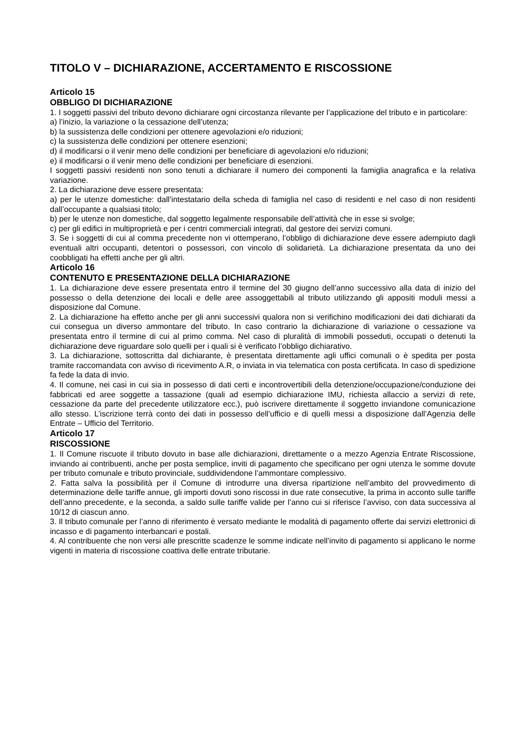TITOLO V – DICHIARAZIONE, ACCERTAMENTO E RISCOSSIONE
Articolo 15
OBBLIGO DI DICHIARAZIONE
1. I soggetti passivi del tributo devono dichiarare ogni circostanza rilevante per l’applicazione del tributo e in particolare:
a) l’inizio, la variazione o la cessazione dell’utenza;
b) la sussistenza delle condizioni per ottenere agevolazioni e/o riduzioni;
c) la sussistenza delle condizioni per ottenere esenzioni;
d) il modificarsi o il venir meno delle condizioni per beneficiare di agevolazioni e/o riduzioni;
e) il modificarsi o il venir meno delle condizioni per beneficiare di esenzioni.
I soggetti passivi residenti non sono tenuti a dichiarare il numero dei componenti la famiglia anagrafica e la relativa variazione.
2. La dichiarazione deve essere presentata:
a) per le utenze domestiche: dall’intestatario della scheda di famiglia nel caso di residenti e nel caso di non residenti dall’occupante a qualsiasi titolo;
b) per le utenze non domestiche, dal soggetto legalmente responsabile dell’attività che in esse si svolge;
c) per gli edifici in multiproprietà e per i centri commerciali integrati, dal gestore dei servizi comuni.
3. Se i soggetti di cui al comma precedente non vi ottemperano, l’obbligo di dichiarazione deve essere adempiuto dagli eventuali altri occupanti, detentori o possessori, con vincolo di solidarietà. La dichiarazione presentata da uno dei coobbligati ha effetti anche per gli altri.
Articolo 16
CONTENUTO E PRESENTAZIONE DELLA DICHIARAZIONE
1. La dichiarazione deve essere presentata entro il termine del 30 giugno dell’anno successivo alla data di inizio del possesso o della detenzione dei locali e delle aree assoggettabili al tributo utilizzando gli appositi moduli messi a disposizione dal Comune.
2. La dichiarazione ha effetto anche per gli anni successivi qualora non si verifichino modificazioni dei dati dichiarati da cui consegua un diverso ammontare del tributo. In caso contrario la dichiarazione di variazione o cessazione va presentata entro il termine di cui al primo comma. Nel caso di pluralità di immobili posseduti, occupati o detenuti la dichiarazione deve riguardare solo quelli per i quali si è verificato l’obbligo dichiarativo.
3. La dichiarazione, sottoscritta dal dichiarante, è presentata direttamente agli uffici comunali o è spedita per posta tramite raccomandata con avviso di ricevimento A.R, o inviata in via telematica con posta certificata. In caso di spedizione fa fede la data di invio.
4. Il comune, nei casi in cui sia in possesso di dati certi e incontrovertibili della detenzione/occupazione/conduzione dei fabbricati ed aree soggette a tassazione (quali ad esempio dichiarazione IMU, richiesta allaccio a servizi di rete, cessazione da parte del precedente utilizzatore ecc.), può iscrivere direttamente il soggetto inviandone comunicazione allo stesso. L’iscrizione terrà conto dei dati in possesso dell’ufficio e di quelli messi a disposizione dall’Agenzia delle Entrate – Ufficio del Territorio.
Articolo 17
RISCOSSIONE
1. Il Comune riscuote il tributo dovuto in base alle dichiarazioni, direttamente o a mezzo Agenzia Entrate Riscossione, inviando ai contribuenti, anche per posta semplice, inviti di pagamento che specificano per ogni utenza le somme dovute per tributo comunale e tributo provinciale, suddividendone l’ammontare complessivo.
2. Fatta salva la possibilità per il Comune di introdurre una diversa ripartizione nell’ambito del provvedimento di determinazione delle tariffe annue, gli importi dovuti sono riscossi in due rate consecutive, la prima in acconto sulle tariffe dell’anno precedente, e la seconda, a saldo sulle tariffe valide per l’anno cui si riferisce l’avviso, con data successiva al 10/12 di ciascun anno.
3. Il tributo comunale per l’anno di riferimento è versato mediante le modalità di pagamento offerte dai servizi elettronici di incasso e di pagamento interbancari e postali.
4. Al contribuente che non versi alle prescritte scadenze le somme indicate nell’invito di pagamento si applicano le norme vigenti in materia di riscossione coattiva delle entrate tributarie.